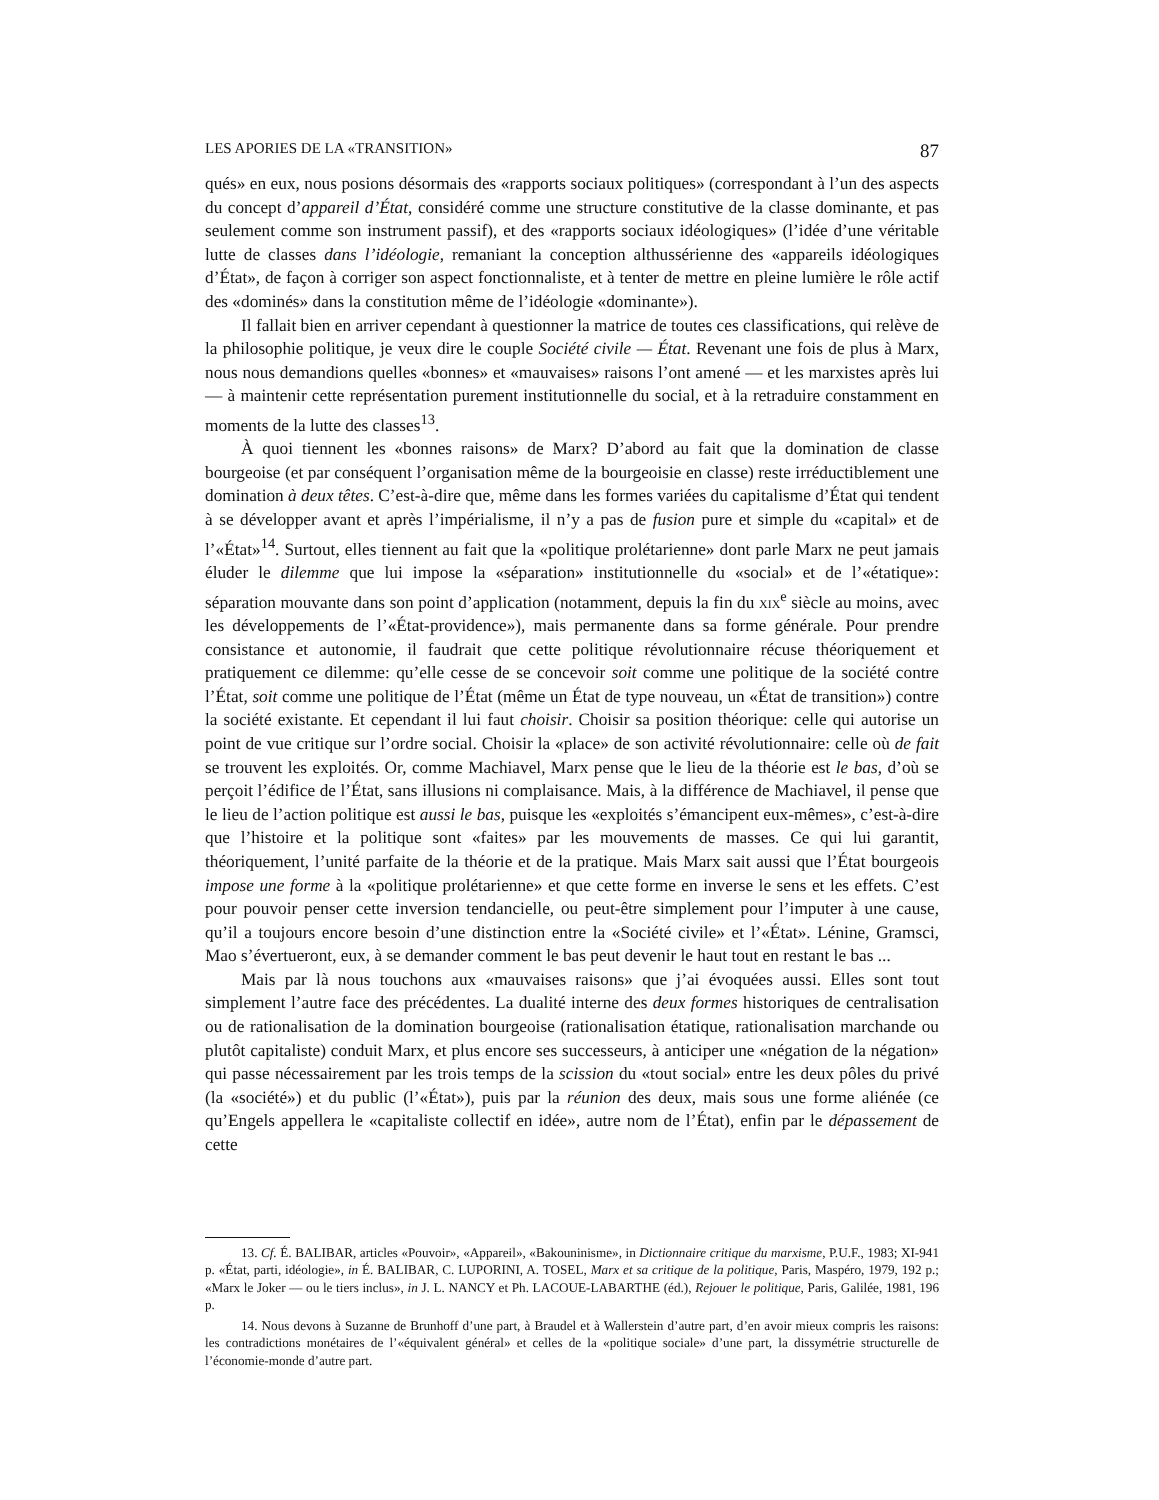LES APORIES DE LA «TRANSITION» 87
qués» en eux, nous posions désormais des «rapports sociaux politiques» (correspondant à l’un des aspects du concept d’appareil d’État, considéré comme une structure constitutive de la classe dominante, et pas seulement comme son instrument passif), et des «rapports sociaux idéologiques» (l’idée d’une véritable lutte de classes dans l’idéologie, remaniant la conception althussérienne des «appareils idéologiques d’État», de façon à corriger son aspect fonctionnaliste, et à tenter de mettre en pleine lumière le rôle actif des «dominés» dans la constitution même de l’idéologie «dominante»).
Il fallait bien en arriver cependant à questionner la matrice de toutes ces classifications, qui relève de la philosophie politique, je veux dire le couple Société civile — État. Revenant une fois de plus à Marx, nous nous demandions quelles «bonnes» et «mauvaises» raisons l’ont amené — et les marxistes après lui — à maintenir cette représentation purement institutionnelle du social, et à la retraduire constamment en moments de la lutte des classes<sup>13</sup>.
À quoi tiennent les «bonnes raisons» de Marx? D’abord au fait que la domination de classe bourgeoise (et par conséquent l’organisation même de la bourgeoisie en classe) reste irréductiblement une domination à deux têtes. C’est-à-dire que, même dans les formes variées du capitalisme d’État qui tendent à se développer avant et après l’impérialisme, il n’y a pas de fusion pure et simple du «capital» et de l’«État»<sup>14</sup>. Surtout, elles tiennent au fait que la «politique prolétarienne» dont parle Marx ne peut jamais éluder le dilemme que lui impose la «séparation» institutionnelle du «social» et de l’«étatique»: séparation mouvante dans son point d’application (notamment, depuis la fin du xix<sup>e</sup> siècle au moins, avec les développements de l’«État-providence»), mais permanente dans sa forme générale. Pour prendre consistance et autonomie, il faudrait que cette politique révolutionnaire récuse théoriquement et pratiquement ce dilemme: qu’elle cesse de se concevoir soit comme une politique de la société contre l’État, soit comme une politique de l’État (même un État de type nouveau, un «État de transition») contre la société existante. Et cependant il lui faut choisir. Choisir sa position théorique: celle qui autorise un point de vue critique sur l’ordre social. Choisir la «place» de son activité révolutionnaire: celle où de fait se trouvent les exploités. Or, comme Machiavel, Marx pense que le lieu de la théorie est le bas, d’où se perçoit l’édifice de l’État, sans illusions ni complaisance. Mais, à la différence de Machiavel, il pense que le lieu de l’action politique est aussi le bas, puisque les «exploités s’émancipent eux-mêmes», c’est-à-dire que l’histoire et la politique sont «faites» par les mouvements de masses. Ce qui lui garantit, théoriquement, l’unité parfaite de la théorie et de la pratique. Mais Marx sait aussi que l’État bourgeois impose une forme à la «politique prolétarienne» et que cette forme en inverse le sens et les effets. C’est pour pouvoir penser cette inversion tendancielle, ou peut-être simplement pour l’imputer à une cause, qu’il a toujours encore besoin d’une distinction entre la «Société civile» et l’«État». Lénine, Gramsci, Mao s’évertueront, eux, à se demander comment le bas peut devenir le haut tout en restant le bas ...
Mais par là nous touchons aux «mauvaises raisons» que j’ai évoquées aussi. Elles sont tout simplement l’autre face des précédentes. La dualité interne des deux formes historiques de centralisation ou de rationalisation de la domination bourgeoise (rationalisation étatique, rationalisation marchande ou plutôt capitaliste) conduit Marx, et plus encore ses successeurs, à anticiper une «négation de la négation» qui passe nécessairement par les trois temps de la scission du «tout social» entre les deux pôles du privé (la «société») et du public (l’«État»), puis par la réunion des deux, mais sous une forme aliénée (ce qu’Engels appellera le «capitaliste collectif en idée», autre nom de l’État), enfin par le dépassement de cette
13. Cf. É. BALIBAR, articles «Pouvoir», «Appareil», «Bakouninisme», in Dictionnaire critique du marxisme, P.U.F., 1983; XI-941 p. «État, parti, idéologie», in É. BALIBAR, C. LUPORINI, A. TOSEL, Marx et sa critique de la politique, Paris, Maspéro, 1979, 192 p.; «Marx le Joker — ou le tiers inclus», in J. L. NANCY et Ph. LACOUE-LABARTHE (éd.), Rejouer le politique, Paris, Galilée, 1981, 196 p.
14. Nous devons à Suzanne de Brunhoff d’une part, à Braudel et à Wallerstein d’autre part, d’en avoir mieux compris les raisons: les contradictions monétaires de l’«équivalent général» et celles de la «politique sociale» d’une part, la dissymétrie structurelle de l’économie-monde d’autre part.